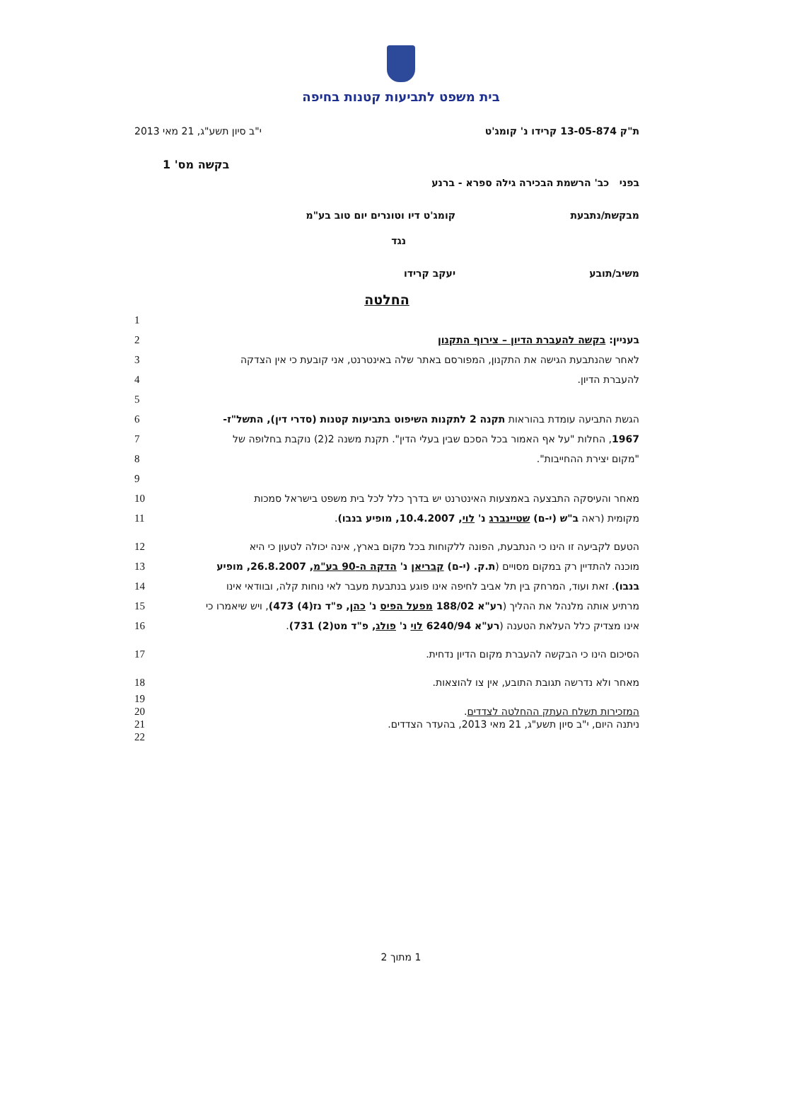בית משפט לתביעות קטנות בחיפה
ת"ק 13-05-874 קרידו נ' קומג'ט י"ב סיון תשע"ג, 21 מאי 2013
בקשה מס' 1
בפני כב' הרשמת הבכירה גילה ספרא - ברנע
מבקשת/נתבעת קומג'ט דיו וטונרים יום טוב בע"מ
נגד
משיב/תובע יעקב קרידו
החלטה
1
בעניין: בקשה להעברת הדיון – צירוף התקנון 2
לאחר שהנתבעת הגישה את התקנון, המפורסם באתר שלה באינטרנט, אני קובעת כי אין הצדקה 3
להעברת הדיון. 4
5
הגשת התביעה עומדת בהוראות תקנה 2 לתקנות השיפוט בתביעות קטנות (סדרי דין), התשל"ז- 6
1967, החלות "על אף האמור בכל הסכם שבין בעלי הדין". תקנת משנה 2(2) נוקבת בחלופה של 7
"מקום יצירת ההחייבות". 8
9
מאחר והעיסקה התבצעה באמצעות האינטרנט יש בדרך כלל לכל בית משפט בישראל סמכות 10
מקומית (ראה ב"ש (י-ם) שטיינברג נ' לוי, 10.4.2007, מופיע בנבו). 11
הטעם לקביעה זו הינו כי הנתבעת, הפונה ללקוחות בכל מקום בארץ, אינה יכולה לטעון כי היא 12
מוכנה להתדיין רק במקום מסויים (ת.ק. (י-ם) קבריאן נ' הדקה ה-90 בע"מ, 26.8.2007, מופיע 13
בנבו). זאת ועוד, המרחק בין תל אביב לחיפה אינו פוגע בנתבעת מעבר לאי נוחות קלה, ובוודאי אינו 14
מרתיע אותה מלנהל את ההליך (רע"א 188/02 מפעל הפיס נ' כהן, פ"ד נז(4) 473), ויש שיאמרו כי 15
אינו מצדיק כלל העלאת הטענה (רע"א 6240/94 לוי נ' פולג, פ"ד מט(2) 731). 16
הסיכום הינו כי הבקשה להעברת מקום הדיון נדחית. 17
מאחר ולא נדרשה תגובת התובע, אין צו להוצאות. 18
19
המזכירות תשלח העתק ההחלטה לצדדים. 20
ניתנה היום, י"ב סיון תשע"ג, 21 מאי 2013, בהעדר הצדדים. 21
22
1 מתוך 2